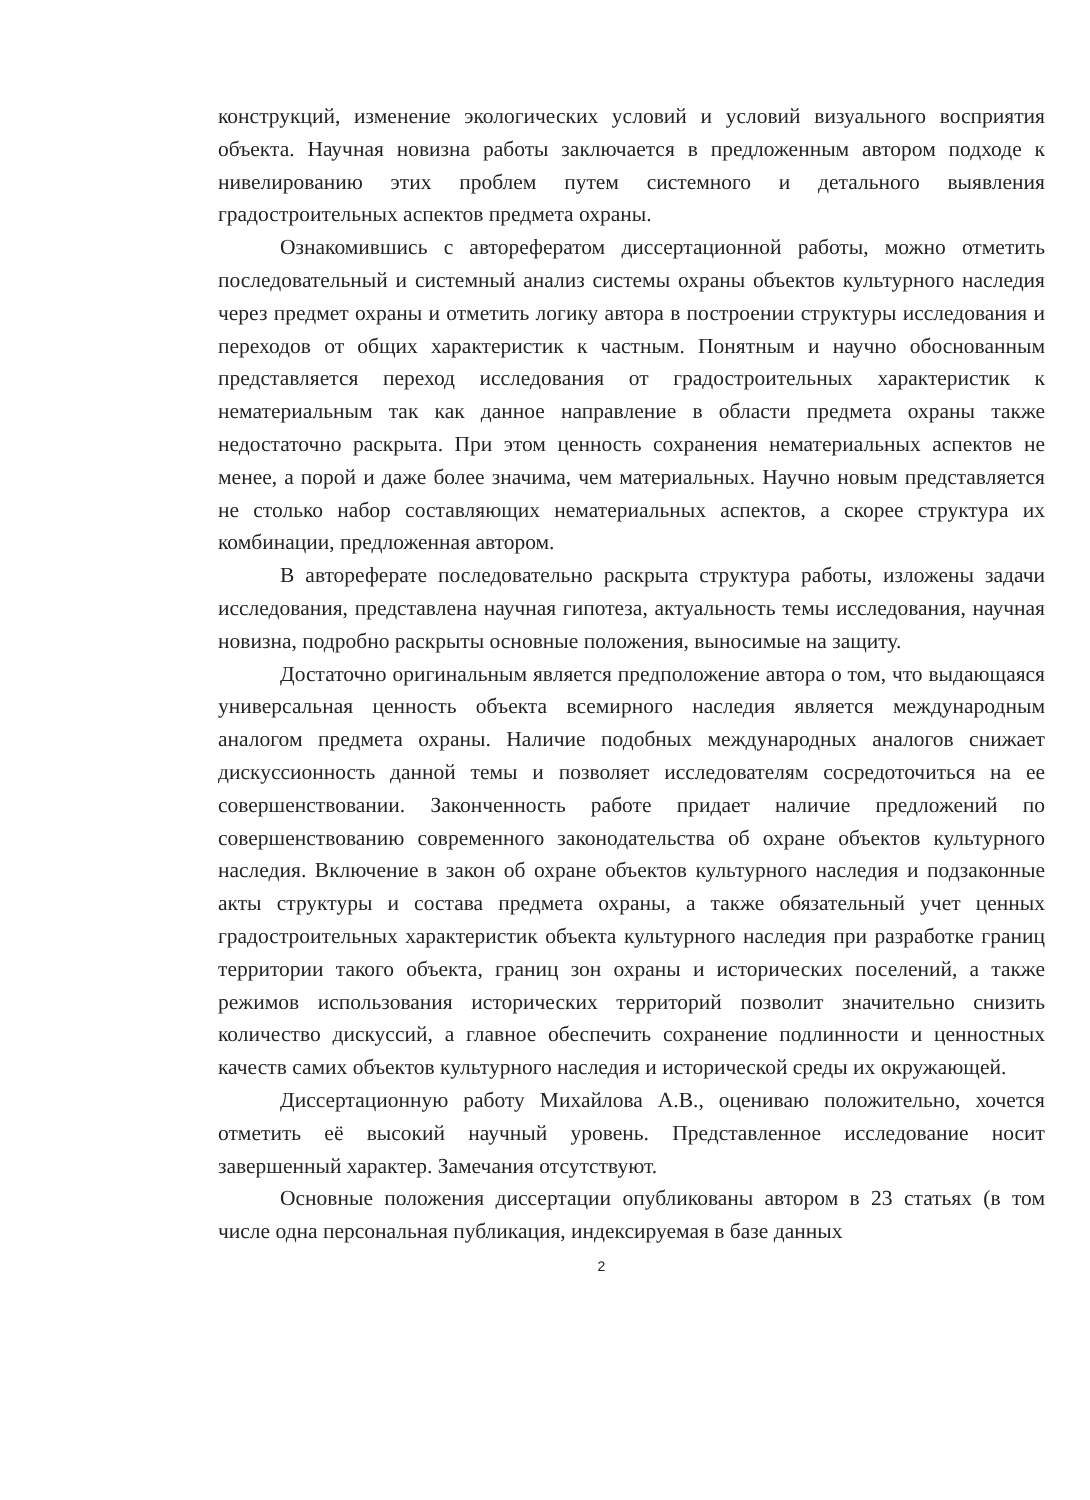конструкций, изменение экологических условий и условий визуального восприятия объекта. Научная новизна работы заключается в предложенным автором подходе к нивелированию этих проблем путем системного и детального выявления градостроительных аспектов предмета охраны.
Ознакомившись с авторефератом диссертационной работы, можно отметить последовательный и системный анализ системы охраны объектов культурного наследия через предмет охраны и отметить логику автора в построении структуры исследования и переходов от общих характеристик к частным. Понятным и научно обоснованным представляется переход исследования от градостроительных характеристик к нематериальным так как данное направление в области предмета охраны также недостаточно раскрыта. При этом ценность сохранения нематериальных аспектов не менее, а порой и даже более значима, чем материальных. Научно новым представляется не столько набор составляющих нематериальных аспектов, а скорее структура их комбинации, предложенная автором.
В автореферате последовательно раскрыта структура работы, изложены задачи исследования, представлена научная гипотеза, актуальность темы исследования, научная новизна, подробно раскрыты основные положения, выносимые на защиту.
Достаточно оригинальным является предположение автора о том, что выдающаяся универсальная ценность объекта всемирного наследия является международным аналогом предмета охраны. Наличие подобных международных аналогов снижает дискуссионность данной темы и позволяет исследователям сосредоточиться на ее совершенствовании. Законченность работе придает наличие предложений по совершенствованию современного законодательства об охране объектов культурного наследия. Включение в закон об охране объектов культурного наследия и подзаконные акты структуры и состава предмета охраны, а также обязательный учет ценных градостроительных характеристик объекта культурного наследия при разработке границ территории такого объекта, границ зон охраны и исторических поселений, а также режимов использования исторических территорий позволит значительно снизить количество дискуссий, а главное обеспечить сохранение подлинности и ценностных качеств самих объектов культурного наследия и исторической среды их окружающей.
Диссертационную работу Михайлова А.В., оцениваю положительно, хочется отметить её высокий научный уровень. Представленное исследование носит завершенный характер. Замечания отсутствуют.
Основные положения диссертации опубликованы автором в 23 статьях (в том числе одна персональная публикация, индексируемая в базе данных
2